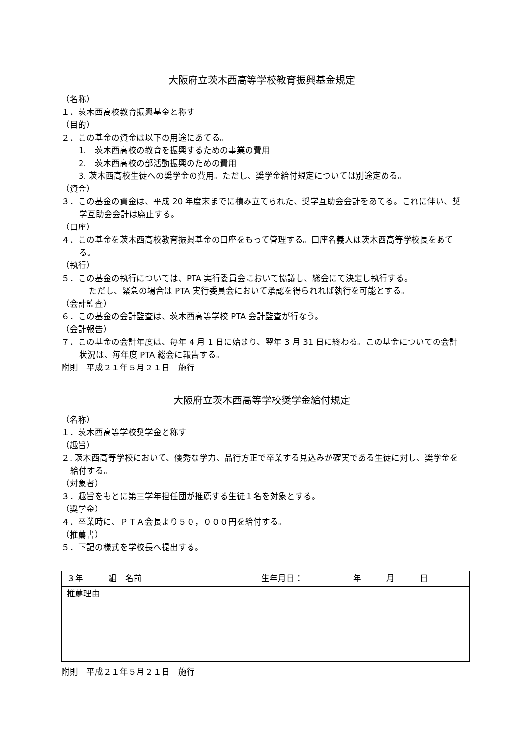大阪府立茨木西高等学校教育振興基金規定
（名称）
１．茨木西高校教育振興基金と称す
（目的）
２．この基金の資金は以下の用途にあてる。
1.　茨木西高校の教育を振興するための事業の費用
2.　茨木西高校の部活動振興のための費用
3. 茨木西高校生徒への奨学金の費用。ただし、奨学金給付規定については別途定める。
（資金）
３．この基金の資金は、平成 20 年度末までに積み立てられた、奨学互助会会計をあてる。これに伴い、奨学互助会会計は廃止する。
（口座）
４．この基金を茨木西高校教育振興基金の口座をもって管理する。口座名義人は茨木西高等学校長をあてる。
（執行）
５．この基金の執行については、PTA 実行委員会において協議し、総会にて決定し執行する。
ただし、緊急の場合は PTA 実行委員会において承認を得られれば執行を可能とする。
（会計監査）
６．この基金の会計監査は、茨木西高等学校 PTA 会計監査が行なう。
（会計報告）
７．この基金の会計年度は、毎年 4 月 1 日に始まり、翌年 3 月 31 日に終わる。この基金についての会計状況は、毎年度 PTA 総会に報告する。
附則　平成２１年５月２１日　施行
大阪府立茨木西高等学校奨学金給付規定
（名称）
１．茨木西高等学校奨学金と称す
（趣旨）
２. 茨木西高等学校において、優秀な学力、品行方正で卒業する見込みが確実である生徒に対し、奨学金を給付する。
（対象者）
３．趣旨をもとに第三学年担任団が推薦する生徒１名を対象とする。
（奨学金）
４．卒業時に、ＰＴＡ会長より５０，０００円を給付する。
（推薦書）
５．下記の様式を学校長へ提出する。
| ３年 組 名前 | 生年月日： 年 月 日 |
| 推薦理由 | |
附則　平成２１年５月２１日　施行